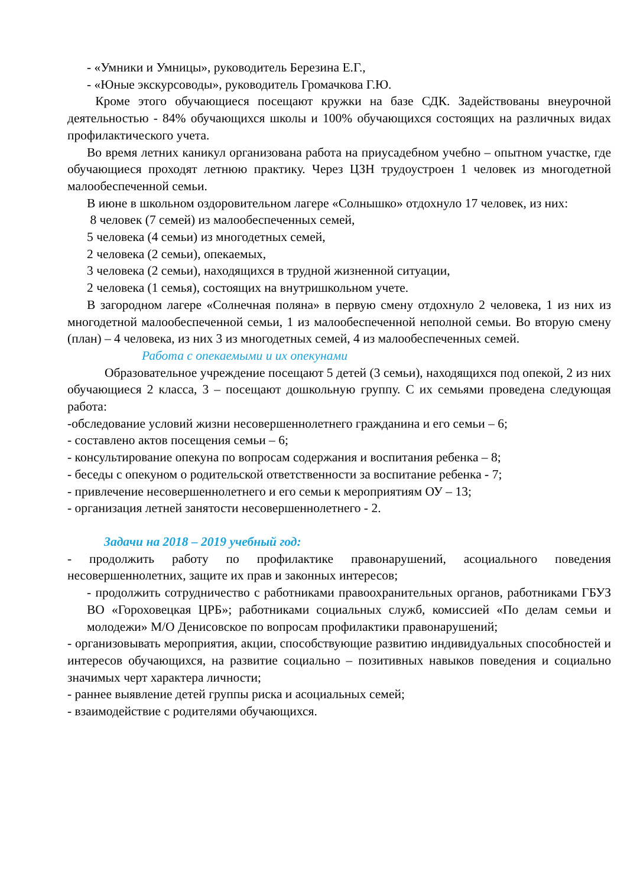- «Умники и Умницы», руководитель Березина Е.Г.,
- «Юные экскурсоводы», руководитель Громачкова Г.Ю.
Кроме этого обучающиеся посещают кружки на базе СДК. Задействованы внеурочной деятельностью - 84% обучающихся школы и 100% обучающихся состоящих на различных видах профилактического учета.
Во время летних каникул организована работа на приусадебном учебно – опытном участке, где обучающиеся проходят летнюю практику. Через ЦЗН трудоустроен 1 человек из многодетной малообеспеченной семьи.
В июне в школьном оздоровительном лагере «Солнышко» отдохнуло 17 человек, из них:
8 человек (7 семей) из малообеспеченных семей,
5 человека (4 семьи) из многодетных семей,
2 человека (2 семьи), опекаемых,
3 человека (2 семьи), находящихся в трудной жизненной ситуации,
2 человека (1 семья), состоящих на внутришкольном учете.
В загородном лагере «Солнечная поляна» в первую смену отдохнуло 2 человека, 1 из них из многодетной малообеспеченной семьи, 1 из малообеспеченной неполной семьи. Во вторую смену (план) – 4 человека, из них 3 из многодетных семей, 4 из малообеспеченных семей.
Работа с опекаемыми и их опекунами
Образовательное учреждение посещают 5 детей (3 семьи), находящихся под опекой, 2 из них обучающиеся 2 класса, 3 – посещают дошкольную группу. С их семьями проведена следующая работа:
-обследование условий жизни несовершеннолетнего гражданина и его семьи – 6;
- составлено актов посещения семьи – 6;
- консультирование опекуна по вопросам содержания и воспитания ребенка – 8;
- беседы с опекуном о родительской ответственности за воспитание ребенка - 7;
- привлечение несовершеннолетнего и его семьи к мероприятиям ОУ – 13;
- организация летней занятости несовершеннолетнего - 2.
Задачи на 2018 – 2019 учебный год:
- продолжить работу по профилактике правонарушений, асоциального поведения несовершеннолетних, защите их прав и законных интересов;
- продолжить сотрудничество с работниками правоохранительных органов, работниками ГБУЗ ВО «Гороховецкая ЦРБ»; работниками социальных служб, комиссией «По делам семьи и молодежи» М/О Денисовское по вопросам профилактики правонарушений;
- организовывать мероприятия, акции, способствующие развитию индивидуальных способностей и интересов обучающихся, на развитие социально – позитивных навыков поведения и социально значимых черт характера личности;
- раннее выявление детей группы риска и асоциальных семей;
- взаимодействие с родителями обучающихся.